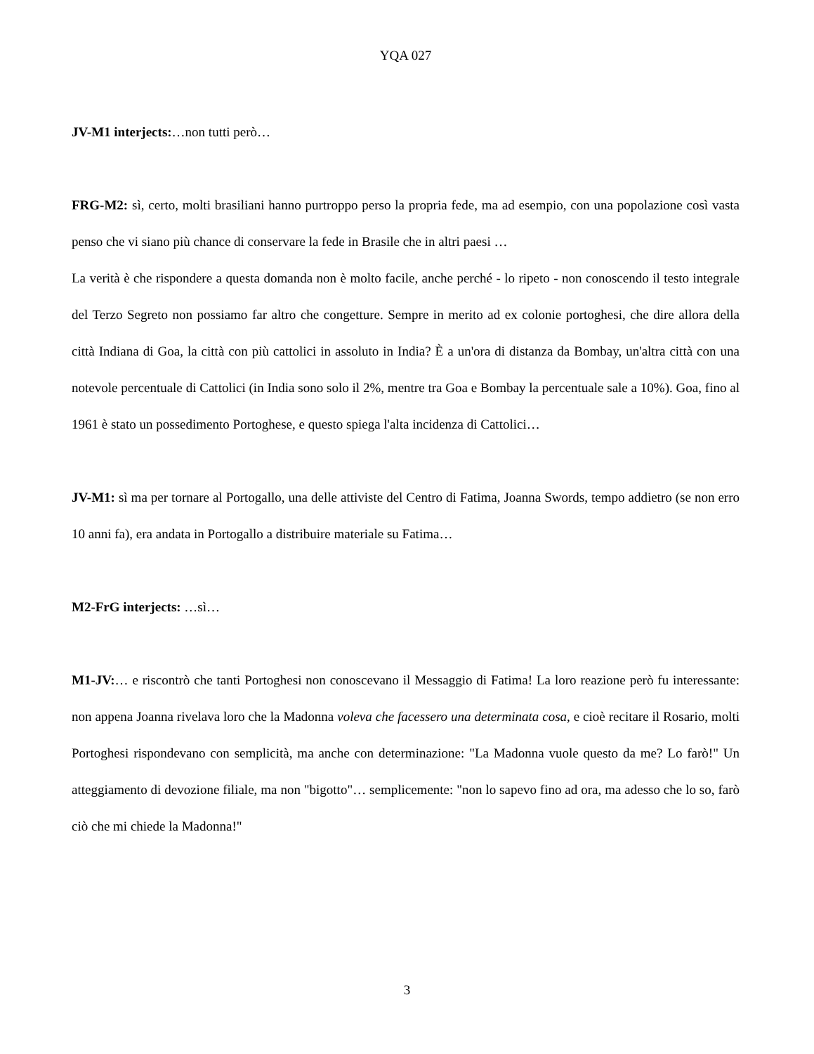YQA 027
JV-M1 interjects:…non tutti però…
FRG-M2: sì, certo, molti brasiliani hanno purtroppo perso la propria fede, ma ad esempio, con una popolazione così vasta penso che vi siano più chance di conservare la fede in Brasile che in altri paesi …
La verità è che rispondere a questa domanda non è molto facile, anche perché - lo ripeto - non conoscendo il testo integrale del Terzo Segreto non possiamo far altro che congetture. Sempre in merito ad ex colonie portoghesi, che dire allora della città Indiana di Goa, la città con più cattolici in assoluto in India? È a un'ora di distanza da Bombay, un'altra città con una notevole percentuale di Cattolici (in India sono solo il 2%, mentre tra Goa e Bombay la percentuale sale a 10%). Goa, fino al 1961 è stato un possedimento Portoghese, e questo spiega l'alta incidenza di Cattolici…
JV-M1: sì ma per tornare al Portogallo, una delle attiviste del Centro di Fatima, Joanna Swords, tempo addietro (se non erro 10 anni fa), era andata in Portogallo a distribuire materiale su Fatima…
M2-FrG interjects: …sì…
M1-JV:… e riscontrò che tanti Portoghesi non conoscevano il Messaggio di Fatima! La loro reazione però fu interessante: non appena Joanna rivelava loro che la Madonna voleva che facessero una determinata cosa, e cioè recitare il Rosario, molti Portoghesi rispondevano con semplicità, ma anche con determinazione: "La Madonna vuole questo da me? Lo farò!" Un atteggiamento di devozione filiale, ma non "bigotto"… semplicemente: "non lo sapevo fino ad ora, ma adesso che lo so, farò ciò che mi chiede la Madonna!"
3